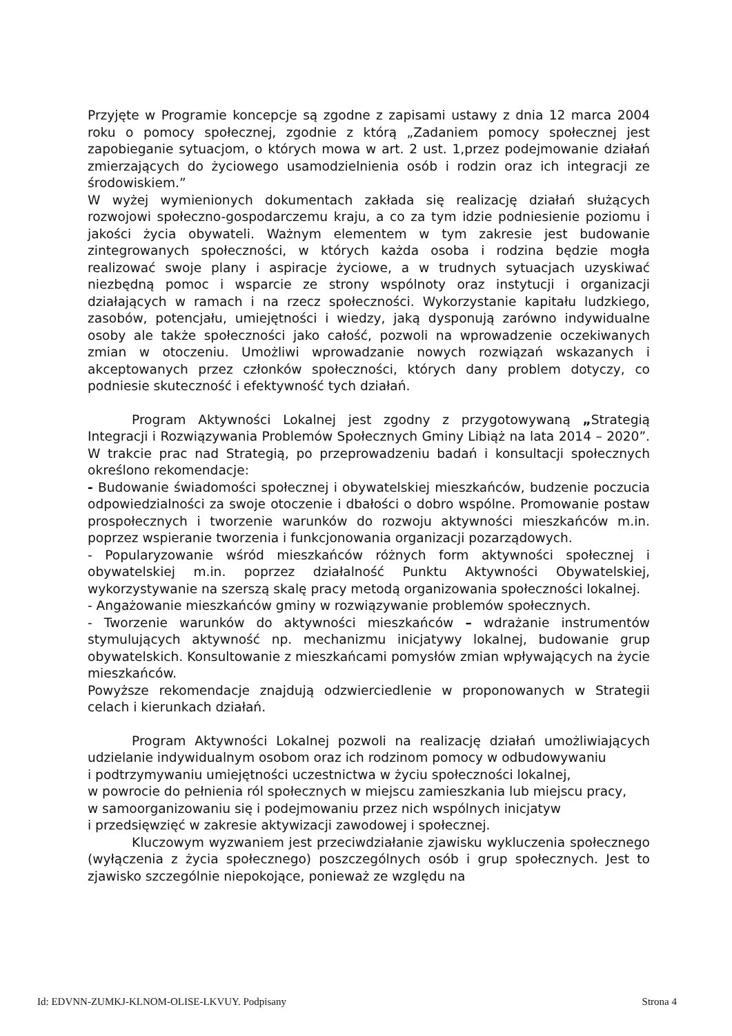Przyjęte w Programie koncepcje są zgodne z zapisami ustawy z dnia 12 marca 2004 roku o pomocy społecznej, zgodnie z którą „Zadaniem pomocy społecznej jest zapobieganie sytuacjom, o których mowa w art. 2 ust. 1,przez podejmowanie działań zmierzających do życiowego usamodzielnienia osób i rodzin oraz ich integracji ze środowiskiem.”
W wyżej wymienionych dokumentach zakłada się realizację działań służących rozwojowi społeczno-gospodarczemu kraju, a co za tym idzie podniesienie poziomu i jakości życia obywateli. Ważnym elementem w tym zakresie jest budowanie zintegrowanych społeczności, w których każda osoba i rodzina będzie mogła realizować swoje plany i aspiracje życiowe, a w trudnych sytuacjach uzyskiwać niezbędną pomoc i wsparcie ze strony wspólnoty oraz instytucji i organizacji działających w ramach i na rzecz społeczności. Wykorzystanie kapitału ludzkiego, zasobów, potencjału, umiejętności i wiedzy, jaką dysponują zarówno indywidualne osoby ale także społeczności jako całość, pozwoli na wprowadzenie oczekiwanych zmian w otoczeniu. Umożliwi wprowadzanie nowych rozwiązań wskazanych i akceptowanych przez członków społeczności, których dany problem dotyczy, co podniesie skuteczność i efektywność tych działań.
Program Aktywności Lokalnej jest zgodny z przygotowywaną „Strategią Integracji i Rozwiązywania Problemów Społecznych Gminy Libiąż na lata 2014 – 2020”. W trakcie prac nad Strategią, po przeprowadzeniu badań i konsultacji społecznych określono rekomendacje:
- Budowanie świadomości społecznej i obywatelskiej mieszkańców, budzenie poczucia odpowiedzialności za swoje otoczenie i dbałości o dobro wspólne. Promowanie postaw prospołecznych i tworzenie warunków do rozwoju aktywności mieszkańców m.in. poprzez wspieranie tworzenia i funkcjonowania organizacji pozarządowych.
- Popularyzowanie wśród mieszkańców różnych form aktywności społecznej i obywatelskiej m.in. poprzez działalność Punktu Aktywności Obywatelskiej, wykorzystywanie na szerszą skalę pracy metodą organizowania społeczności lokalnej.
- Angażowanie mieszkańców gminy w rozwiązywanie problemów społecznych.
- Tworzenie warunków do aktywności mieszkańców – wdrażanie instrumentów stymulujących aktywność np. mechanizmu inicjatywy lokalnej, budowanie grup obywatelskich. Konsultowanie z mieszkańcami pomysłów zmian wpływających na życie mieszkańców.
Powyższe rekomendacje znajdują odzwierciedlenie w proponowanych w Strategii celach i kierunkach działań.
Program Aktywności Lokalnej pozwoli na realizację działań umożliwiających udzielanie indywidualnym osobom oraz ich rodzinom pomocy w odbudowywaniu
i podtrzymywaniu umiejętności uczestnictwa w życiu społeczności lokalnej,
w powrocie do pełnienia ról społecznych w miejscu zamieszkania lub miejscu pracy,
w samoorganizowaniu się i podejmowaniu przez nich wspólnych inicjatyw
i przedsięwzięć w zakresie aktywizacji zawodowej i społecznej.
Kluczowym wyzwaniem jest przeciwdziałanie zjawisku wykluczenia społecznego (wyłączenia z życia społecznego) poszczególnych osób i grup społecznych. Jest to zjawisko szczególnie niepokojące, ponieważ ze względu na
Id: EDVNN-ZUMKJ-KLNOM-OLISE-LKVUY. Podpisany Strona 4